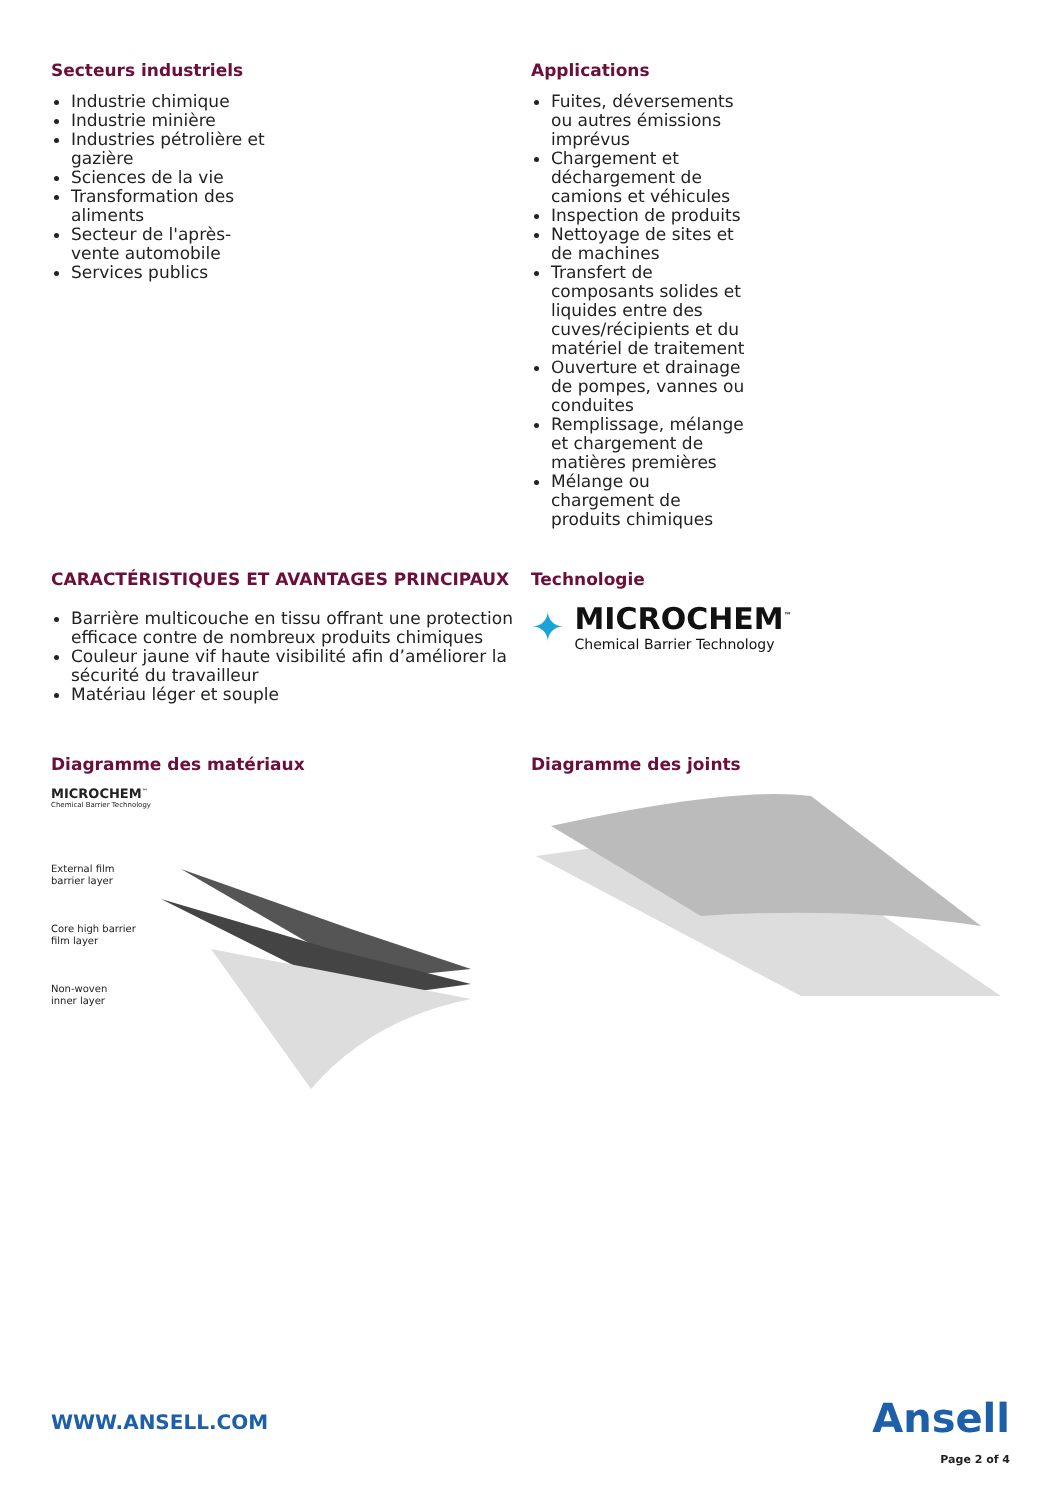Secteurs industriels
Industrie chimique
Industrie minière
Industries pétrolière et
gazière
Sciences de la vie
Transformation des
aliments
Secteur de l'après-
vente automobile
Services publics
Applications
Fuites, déversements
ou autres émissions
imprévus
Chargement et
déchargement de
camions et véhicules
Inspection de produits
Nettoyage de sites et
de machines
Transfert de
composants solides et
liquides entre des
cuves/récipients et du
matériel de traitement
Ouverture et drainage
de pompes, vannes ou
conduites
Remplissage, mélange
et chargement de
matières premières
Mélange ou
chargement de
produits chimiques
CARACTÉRISTIQUES ET AVANTAGES PRINCIPAUX
Barrière multicouche en tissu offrant une protection efficace contre de nombreux produits chimiques
Couleur jaune vif haute visibilité afin d’améliorer la sécurité du travailleur
Matériau léger et souple
Technologie
✦
MICROCHEM<sup>™</sup>
Chemical Barrier Technology
Diagramme des matériaux
MICROCHEM<sup>™</sup>
Chemical Barrier Technology
External film
barrier layer
Core high barrier
film layer
Non-woven
inner layer
Diagramme des joints
WWW.ANSELL.COM
Ansell
Page 2 of 4